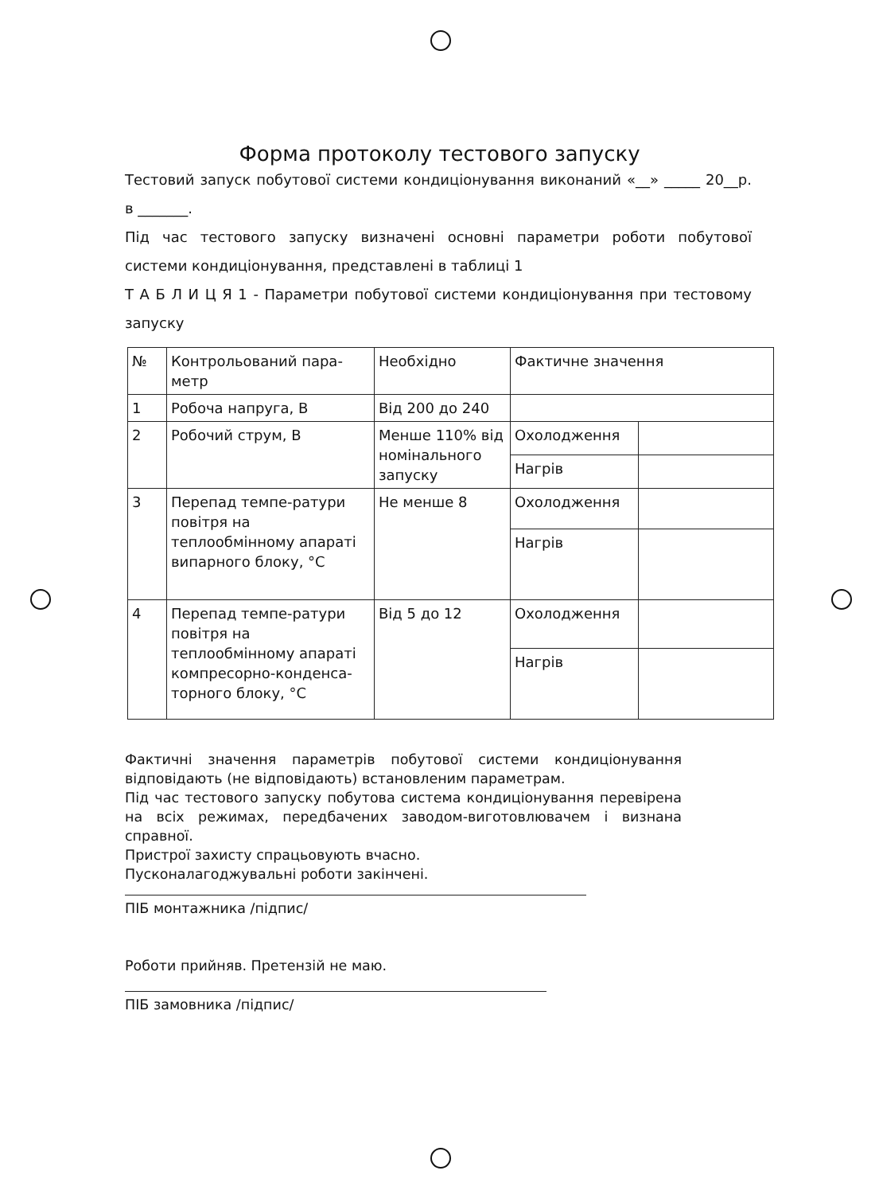Форма протоколу тестового запуску
Тестовий запуск побутової системи кондиціонування виконаний «__» _____ 20__р. в _______.
Під час тестового запуску визначені основні параметри роботи побутової системи кондиціонування, представлені в таблиці 1
Т А Б Л И Ц Я 1 - Параметри побутової системи кондиціонування при тестовому запуску
| № | Контрольований пара-метр | Необхідно | Фактичне значення | |
| 1 | Робоча напруга, В | Від 200 до 240 | | |
| 2 | Робочий струм, В | Менше 110% від номінального запуску | Охолодження | |
| | | | Нагрів | |
| 3 | Перепад темпе-ратури повітря на теплообмінному апараті випарного блоку, °C | Не менше 8 | Охолодження | |
| | | | Нагрів | |
| 4 | Перепад темпе-ратури повітря на теплообмінному апараті компресорно-конденса-торного блоку, °C | Від 5 до 12 | Охолодження | |
| | | | Нагрів | |
Фактичні значення параметрів побутової системи кондиціонування відповідають (не відповідають) встановленим параметрам.
Під час тестового запуску побутова система кондиціонування перевірена на всіх режимах, передбачених заводом-виготовлювачем і визнана справної.
Пристрої захисту спрацьовують вчасно.
Пусконалагоджувальні роботи закінчені.
ПІБ монтажника /підпис/
Роботи прийняв. Претензій не маю.
ПІБ замовника /підпис/